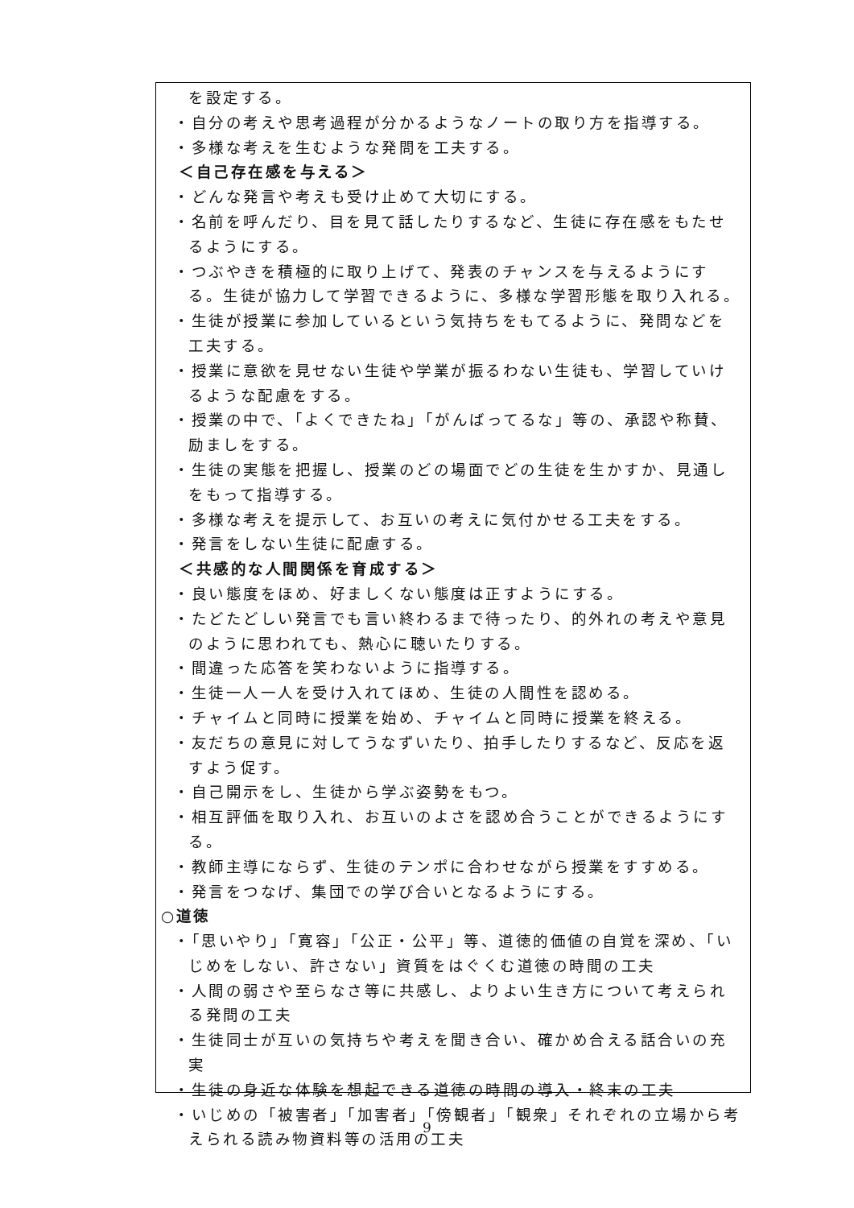を設定する。
・自分の考えや思考過程が分かるようなノートの取り方を指導する。
・多様な考えを生むような発問を工夫する。
＜自己存在感を与える＞
・どんな発言や考えも受け止めて大切にする。
・名前を呼んだり、目を見て話したりするなど、生徒に存在感をもたせるようにする。
・つぶやきを積極的に取り上げて、発表のチャンスを与えるようにする。生徒が協力して学習できるように、多様な学習形態を取り入れる。
・生徒が授業に参加しているという気持ちをもてるように、発問などを工夫する。
・授業に意欲を見せない生徒や学業が振るわない生徒も、学習していけるような配慮をする。
・授業の中で、「よくできたね」「がんばってるな」等の、承認や称賛、励ましをする。
・生徒の実態を把握し、授業のどの場面でどの生徒を生かすか、見通しをもって指導する。
・多様な考えを提示して、お互いの考えに気付かせる工夫をする。
・発言をしない生徒に配慮する。
＜共感的な人間関係を育成する＞
・良い態度をほめ、好ましくない態度は正すようにする。
・たどたどしい発言でも言い終わるまで待ったり、的外れの考えや意見のように思われても、熱心に聴いたりする。
・間違った応答を笑わないように指導する。
・生徒一人一人を受け入れてほめ、生徒の人間性を認める。
・チャイムと同時に授業を始め、チャイムと同時に授業を終える。
・友だちの意見に対してうなずいたり、拍手したりするなど、反応を返すよう促す。
・自己開示をし、生徒から学ぶ姿勢をもつ。
・相互評価を取り入れ、お互いのよさを認め合うことができるようにする。
・教師主導にならず、生徒のテンポに合わせながら授業をすすめる。
・発言をつなげ、集団での学び合いとなるようにする。
○道徳
・「思いやり」「寛容」「公正・公平」等、道徳的価値の自覚を深め、「いじめをしない、許さない」資質をはぐくむ道徳の時間の工夫
・人間の弱さや至らなさ等に共感し、よりよい生き方について考えられる発問の工夫
・生徒同士が互いの気持ちや考えを聞き合い、確かめ合える話合いの充実
・生徒の身近な体験を想起できる道徳の時間の導入・終末の工夫
・いじめの「被害者」「加害者」「傍観者」「観衆」それぞれの立場から考えられる読み物資料等の活用の工夫
9